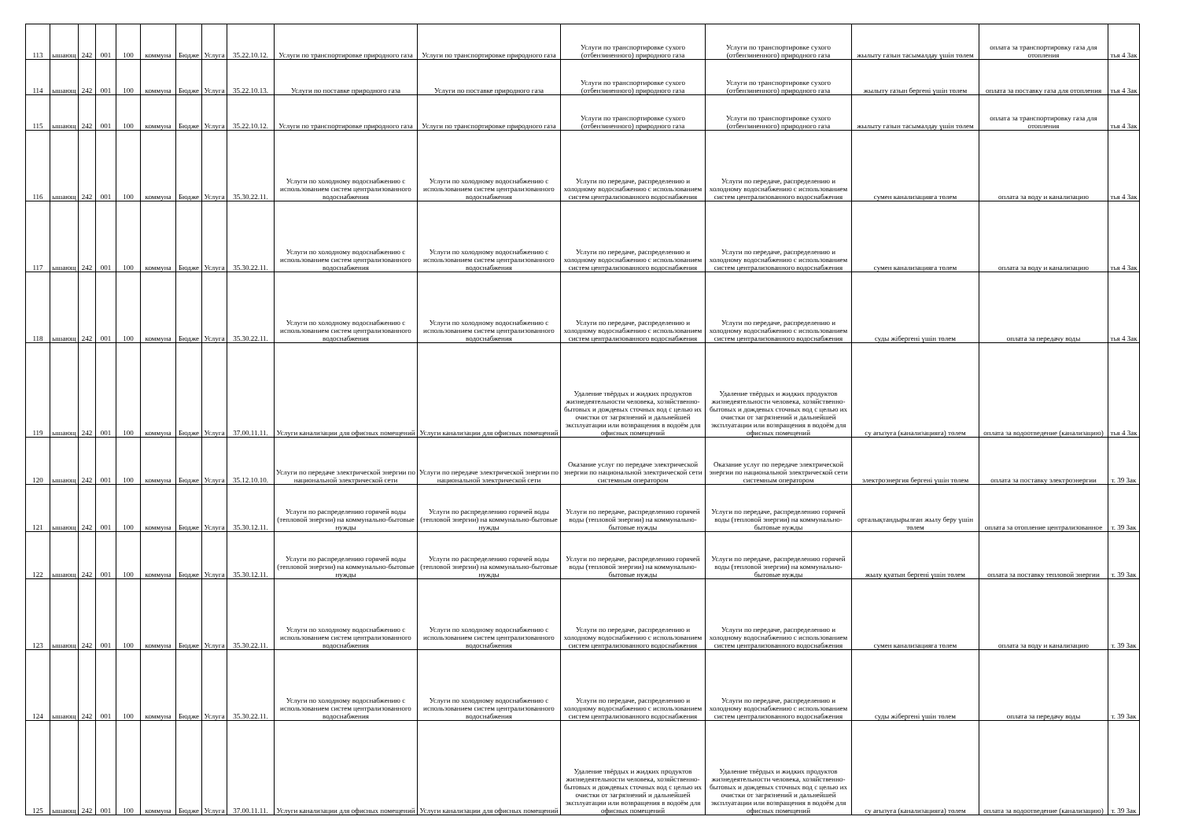| 113 | ышающ | 242 | 001 | 100 | коммуна | Бюдже | Услуга | 35.22.10.12. | Услуги по транспортировке природного газа | Услуги по транспортировке природного газа | Услуги по транспортировке сухого (отбензиненного) природного газа | Услуги по транспортировке сухого (отбензиненного) природного газа | жылыту газын тасымалдау үшін төлем | оплата за транспортировку газа для отопления | тья 4 Зак |
| 114 | ышающ | 242 | 001 | 100 | коммуна | Бюдже | Услуга | 35.22.10.13. | Услуги по поставке природного газа | Услуги по поставке природного газа | Услуги по транспортировке сухого (отбензиненного) природного газа | Услуги по транспортировке сухого (отбензиненного) природного газа | жылыту газын бергені үшін төлем | оплата за поставку газа для отопления | тья 4 Зак |
| 115 | ышающ | 242 | 001 | 100 | коммуна | Бюдже | Услуга | 35.22.10.12. | Услуги по транспортировке природного газа | Услуги по транспортировке природного газа | Услуги по транспортировке сухого (отбензиненного) природного газа | Услуги по транспортировке сухого (отбензиненного) природного газа | жылыту газын тасымалдау үшін төлем | оплата за транспортировку газа для отопления | тья 4 Зак |
| 116 | ышающ | 242 | 001 | 100 | коммуна | Бюдже | Услуга | 35.30.22.11. | Услуги по холодному водоснабжению с использованием систем централизованного водоснабжения | Услуги по холодному водоснабжению с использованием систем централизованного водоснабжения | Услуги по передаче, распределению и холодному водоснабжению с использованием систем централизованного водоснабжения | Услуги по передаче, распределению и холодному водоснабжению с использованием систем централизованного водоснабжения | сумен канализацияға төлем | оплата за воду и канализацию | тья 4 Зак |
| 117 | ышающ | 242 | 001 | 100 | коммуна | Бюдже | Услуга | 35.30.22.11. | Услуги по холодному водоснабжению с использованием систем централизованного водоснабжения | Услуги по холодному водоснабжению с использованием систем централизованного водоснабжения | Услуги по передаче, распределению и холодному водоснабжению с использованием систем централизованного водоснабжения | Услуги по передаче, распределению и холодному водоснабжению с использованием систем централизованного водоснабжения | сумен канализацияға төлем | оплата за воду и канализацию | тья 4 Зак |
| 118 | ышающ | 242 | 001 | 100 | коммуна | Бюдже | Услуга | 35.30.22.11. | Услуги по холодному водоснабжению с использованием систем централизованного водоснабжения | Услуги по холодному водоснабжению с использованием систем централизованного водоснабжения | Услуги по передаче, распределению и холодному водоснабжению с использованием систем централизованного водоснабжения | Услуги по передаче, распределению и холодному водоснабжению с использованием систем централизованного водоснабжения | суды жібергені үшін төлем | оплата за передачу воды | тья 4 Зак |
| 119 | ышающ | 242 | 001 | 100 | коммуна | Бюдже | Услуга | 37.00.11.11. | Услуги канализации для офисных помещений | Услуги канализации для офисных помещений | Удаление твёрдых и жидких продуктов жизнедеятельности человека, хозяйственно-бытовых и дождевых сточных вод с целью их очистки от загрязнений и дальнейшей эксплуатации или возвращения в водоём для офисных помещений | Удаление твёрдых и жидких продуктов жизнедеятельности человека, хозяйственно-бытовых и дождевых сточных вод с целью их очистки от загрязнений и дальнейшей эксплуатации или возвращения в водоём для офисных помещений | су ағызуға (канализацияға) төлем | оплата за водоотведение (канализацию) | тья 4 Зак |
| 120 | ышающ | 242 | 001 | 100 | коммуна | Бюдже | Услуга | 35.12.10.10. | Услуги по передаче электрической энергии по национальной электрической сети | Услуги по передаче электрической энергии по национальной электрической сети | Оказание услуг по передаче электрической энергии по национальной электрической сети системным оператором | Оказание услуг по передаче электрической энергии по национальной электрической сети системным оператором | электроэнергия бергені үшін төлем | оплата за поставку электроэнергии | т. 39 Зак |
| 121 | ышающ | 242 | 001 | 100 | коммуна | Бюдже | Услуга | 35.30.12.11. | Услуги по распределению горячей воды (тепловой энергии) на коммунально-бытовые нужды | Услуги по распределению горячей воды (тепловой энергии) на коммунально-бытовые нужды | Услуги по передаче, распределению горячей воды (тепловой энергии) на коммунально-бытовые нужды | Услуги по передаче, распределению горячей воды (тепловой энергии) на коммунально-бытовые нужды | орталықтандырылған жылу беру үшін төлем | оплата за отопление централизованное | т. 39 Зак |
| 122 | ышающ | 242 | 001 | 100 | коммуна | Бюдже | Услуга | 35.30.12.11. | Услуги по распределению горячей воды (тепловой энергии) на коммунально-бытовые нужды | Услуги по распределению горячей воды (тепловой энергии) на коммунально-бытовые нужды | Услуги по передаче, распределению горячей воды (тепловой энергии) на коммунально-бытовые нужды | Услуги по передаче, распределению горячей воды (тепловой энергии) на коммунально-бытовые нужды | жылу қуатын бергені үшін төлем | оплата за поставку тепловой энергии | т. 39 Зак |
| 123 | ышающ | 242 | 001 | 100 | коммуна | Бюдже | Услуга | 35.30.22.11. | Услуги по холодному водоснабжению с использованием систем централизованного водоснабжения | Услуги по холодному водоснабжению с использованием систем централизованного водоснабжения | Услуги по передаче, распределению и холодному водоснабжению с использованием систем централизованного водоснабжения | Услуги по передаче, распределению и холодному водоснабжению с использованием систем централизованного водоснабжения | сумен канализацияға төлем | оплата за воду и канализацию | т. 39 Зак |
| 124 | ышающ | 242 | 001 | 100 | коммуна | Бюдже | Услуга | 35.30.22.11. | Услуги по холодному водоснабжению с использованием систем централизованного водоснабжения | Услуги по холодному водоснабжению с использованием систем централизованного водоснабжения | Услуги по передаче, распределению и холодному водоснабжению с использованием систем централизованного водоснабжения | Услуги по передаче, распределению и холодному водоснабжению с использованием систем централизованного водоснабжения | суды жібергені үшін төлем | оплата за передачу воды | т. 39 Зак |
| 125 | ышающ | 242 | 001 | 100 | коммуна | Бюдже | Услуга | 37.00.11.11. | Услуги канализации для офисных помещений | Услуги канализации для офисных помещений | Удаление твёрдых и жидких продуктов жизнедеятельности человека, хозяйственно-бытовых и дождевых сточных вод с целью их очистки от загрязнений и дальнейшей эксплуатации или возвращения в водоём для офисных помещений | Удаление твёрдых и жидких продуктов жизнедеятельности человека, хозяйственно-бытовых и дождевых сточных вод с целью их очистки от загрязнений и дальнейшей эксплуатации или возвращения в водоём для офисных помещений | су ағызуға (канализацияға) төлем | оплата за водоотведение (канализацию) | т. 39 Зак |